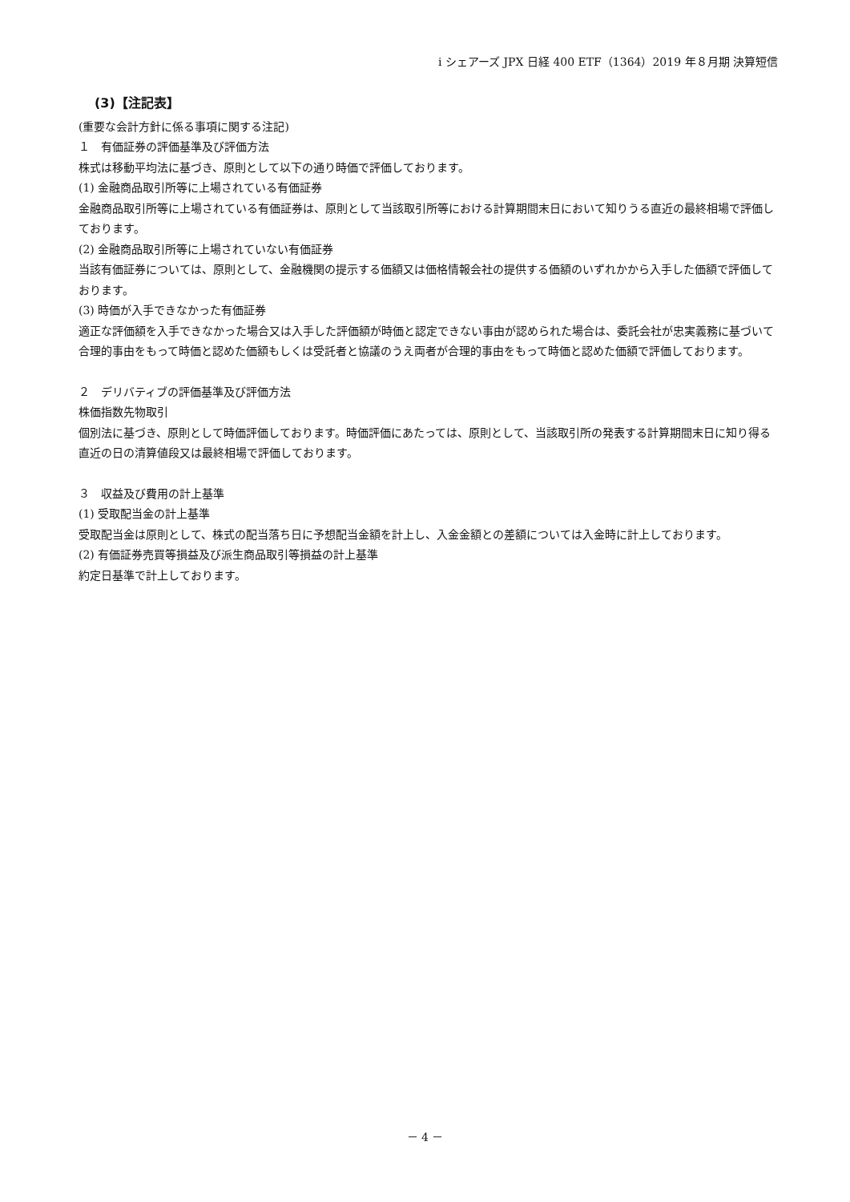i シェアーズ JPX 日経 400 ETF（1364）2019 年８月期 決算短信
(3)【注記表】
(重要な会計方針に係る事項に関する注記)
１　有価証券の評価基準及び評価方法
株式は移動平均法に基づき、原則として以下の通り時価で評価しております。
(1) 金融商品取引所等に上場されている有価証券
金融商品取引所等に上場されている有価証券は、原則として当該取引所等における計算期間末日において知りうる直近の最終相場で評価しております。
(2) 金融商品取引所等に上場されていない有価証券
当該有価証券については、原則として、金融機関の提示する価額又は価格情報会社の提供する価額のいずれかから入手した価額で評価しております。
(3) 時価が入手できなかった有価証券
適正な評価額を入手できなかった場合又は入手した評価額が時価と認定できない事由が認められた場合は、委託会社が忠実義務に基づいて合理的事由をもって時価と認めた価額もしくは受託者と協議のうえ両者が合理的事由をもって時価と認めた価額で評価しております。
２　デリバティブの評価基準及び評価方法
株価指数先物取引
個別法に基づき、原則として時価評価しております。時価評価にあたっては、原則として、当該取引所の発表する計算期間末日に知り得る直近の日の清算値段又は最終相場で評価しております。
３　収益及び費用の計上基準
(1) 受取配当金の計上基準
受取配当金は原則として、株式の配当落ち日に予想配当金額を計上し、入金金額との差額については入金時に計上しております。
(2) 有価証券売買等損益及び派生商品取引等損益の計上基準
約定日基準で計上しております。
－ 4 －